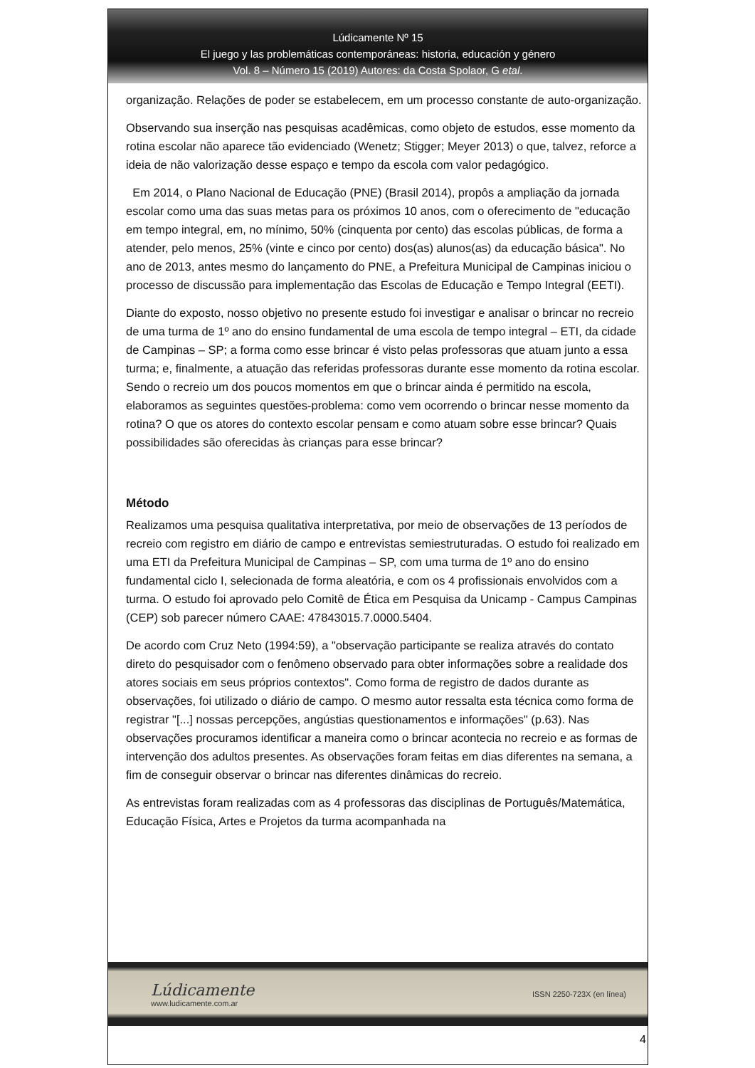Lúdicamente Nº 15
El juego y las problemáticas contemporáneas: historia, educación y género
Vol. 8 – Número 15 (2019) Autores: da Costa Spolaor, G etal.
organização. Relações de poder se estabelecem, em um processo constante de auto-organização.
Observando sua inserção nas pesquisas acadêmicas, como objeto de estudos, esse momento da rotina escolar não aparece tão evidenciado (Wenetz; Stigger; Meyer 2013) o que, talvez, reforce a ideia de não valorização desse espaço e tempo da escola com valor pedagógico.
Em 2014, o Plano Nacional de Educação (PNE) (Brasil 2014), propôs a ampliação da jornada escolar como uma das suas metas para os próximos 10 anos, com o oferecimento de "educação em tempo integral, em, no mínimo, 50% (cinquenta por cento) das escolas públicas, de forma a atender, pelo menos, 25% (vinte e cinco por cento) dos(as) alunos(as) da educação básica". No ano de 2013, antes mesmo do lançamento do PNE, a Prefeitura Municipal de Campinas iniciou o processo de discussão para implementação das Escolas de Educação e Tempo Integral (EETI).
Diante do exposto, nosso objetivo no presente estudo foi investigar e analisar o brincar no recreio de uma turma de 1º ano do ensino fundamental de uma escola de tempo integral – ETI, da cidade de Campinas – SP; a forma como esse brincar é visto pelas professoras que atuam junto a essa turma; e, finalmente, a atuação das referidas professoras durante esse momento da rotina escolar. Sendo o recreio um dos poucos momentos em que o brincar ainda é permitido na escola, elaboramos as seguintes questões-problema: como vem ocorrendo o brincar nesse momento da rotina? O que os atores do contexto escolar pensam e como atuam sobre esse brincar? Quais possibilidades são oferecidas às crianças para esse brincar?
Método
Realizamos uma pesquisa qualitativa interpretativa, por meio de observações de 13 períodos de recreio com registro em diário de campo e entrevistas semiestruturadas. O estudo foi realizado em uma ETI da Prefeitura Municipal de Campinas – SP, com uma turma de 1º ano do ensino fundamental ciclo I, selecionada de forma aleatória, e com os 4 profissionais envolvidos com a turma. O estudo foi aprovado pelo Comitê de Ética em Pesquisa da Unicamp - Campus Campinas (CEP) sob parecer número CAAE: 47843015.7.0000.5404.
De acordo com Cruz Neto (1994:59), a "observação participante se realiza através do contato direto do pesquisador com o fenômeno observado para obter informações sobre a realidade dos atores sociais em seus próprios contextos". Como forma de registro de dados durante as observações, foi utilizado o diário de campo. O mesmo autor ressalta esta técnica como forma de registrar "[...] nossas percepções, angústias questionamentos e informações" (p.63). Nas observações procuramos identificar a maneira como o brincar acontecia no recreio e as formas de intervenção dos adultos presentes. As observações foram feitas em dias diferentes na semana, a fim de conseguir observar o brincar nas diferentes dinâmicas do recreio.
As entrevistas foram realizadas com as 4 professoras das disciplinas de Português/Matemática, Educação Física, Artes e Projetos da turma acompanhada na
Lúdicamente
www.ludicamente.com.ar
ISSN 2250-723X (en línea)
4